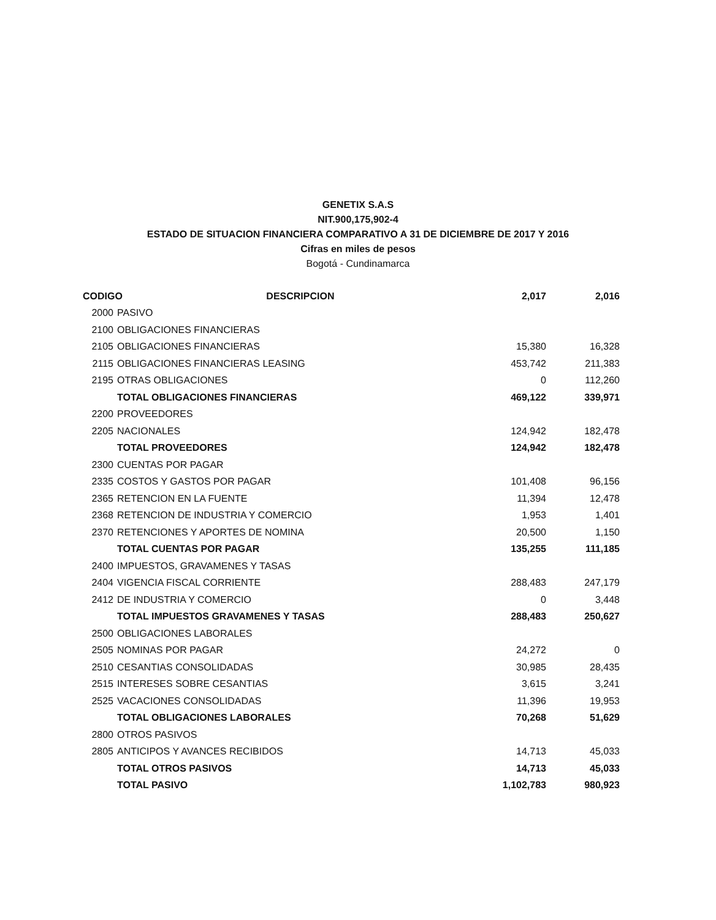GENETIX S.A.S
NIT.900,175,902-4
ESTADO DE SITUACION FINANCIERA COMPARATIVO A 31 DE DICIEMBRE DE 2017 Y 2016
Cifras en miles de pesos
Bogotá - Cundinamarca
| CODIGO DESCRIPCION | | 2,017 | 2,016 |
| --- | --- | --- | --- |
| 2000 | PASIVO | | |
| 2100 | OBLIGACIONES FINANCIERAS | | |
| 2105 | OBLIGACIONES FINANCIERAS | 15,380 | 16,328 |
| 2115 | OBLIGACIONES FINANCIERAS LEASING | 453,742 | 211,383 |
| 2195 | OTRAS OBLIGACIONES | 0 | 112,260 |
| | TOTAL OBLIGACIONES FINANCIERAS | 469,122 | 339,971 |
| 2200 | PROVEEDORES | | |
| 2205 | NACIONALES | 124,942 | 182,478 |
| | TOTAL PROVEEDORES | 124,942 | 182,478 |
| 2300 | CUENTAS POR PAGAR | | |
| 2335 | COSTOS Y GASTOS POR PAGAR | 101,408 | 96,156 |
| 2365 | RETENCION EN LA FUENTE | 11,394 | 12,478 |
| 2368 | RETENCION DE INDUSTRIA Y COMERCIO | 1,953 | 1,401 |
| 2370 | RETENCIONES Y APORTES DE NOMINA | 20,500 | 1,150 |
| | TOTAL CUENTAS POR PAGAR | 135,255 | 111,185 |
| 2400 | IMPUESTOS, GRAVAMENES Y TASAS | | |
| 2404 | VIGENCIA FISCAL CORRIENTE | 288,483 | 247,179 |
| 2412 | DE INDUSTRIA Y COMERCIO | 0 | 3,448 |
| | TOTAL IMPUESTOS GRAVAMENES Y TASAS | 288,483 | 250,627 |
| 2500 | OBLIGACIONES LABORALES | | |
| 2505 | NOMINAS POR PAGAR | 24,272 | 0 |
| 2510 | CESANTIAS CONSOLIDADAS | 30,985 | 28,435 |
| 2515 | INTERESES SOBRE CESANTIAS | 3,615 | 3,241 |
| 2525 | VACACIONES CONSOLIDADAS | 11,396 | 19,953 |
| | TOTAL OBLIGACIONES LABORALES | 70,268 | 51,629 |
| 2800 | OTROS PASIVOS | | |
| 2805 | ANTICIPOS Y AVANCES RECIBIDOS | 14,713 | 45,033 |
| | TOTAL OTROS PASIVOS | 14,713 | 45,033 |
| | TOTAL PASIVO | 1,102,783 | 980,923 |